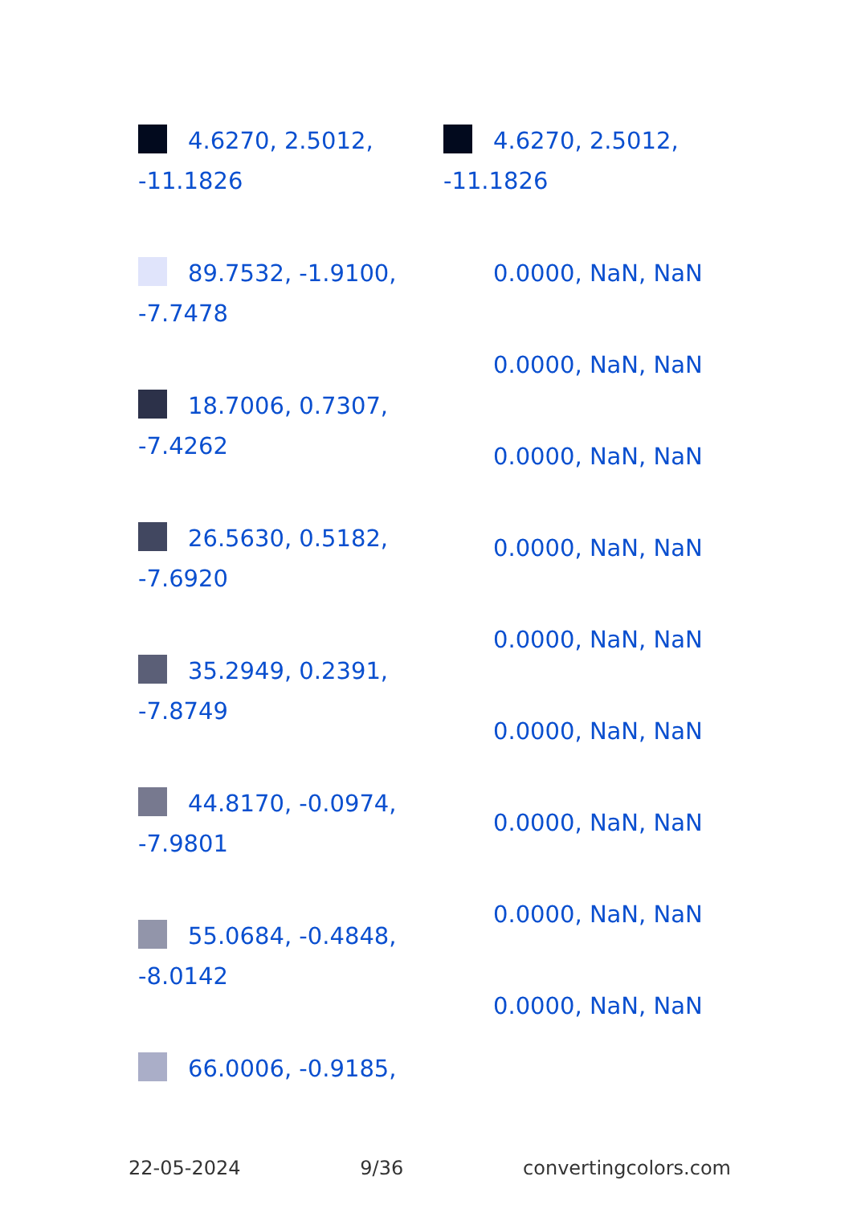4.6270, 2.5012,
-11.1826
89.7532, -1.9100,
-7.7478
18.7006, 0.7307,
-7.4262
26.5630, 0.5182,
-7.6920
35.2949, 0.2391,
-7.8749
44.8170, -0.0974,
-7.9801
55.0684, -0.4848,
-8.0142
66.0006, -0.9185,
4.6270, 2.5012,
-11.1826
0.0000, NaN, NaN
0.0000, NaN, NaN
0.0000, NaN, NaN
0.0000, NaN, NaN
0.0000, NaN, NaN
0.0000, NaN, NaN
0.0000, NaN, NaN
0.0000, NaN, NaN
0.0000, NaN, NaN
22-05-2024 9/36 convertingcolors.com